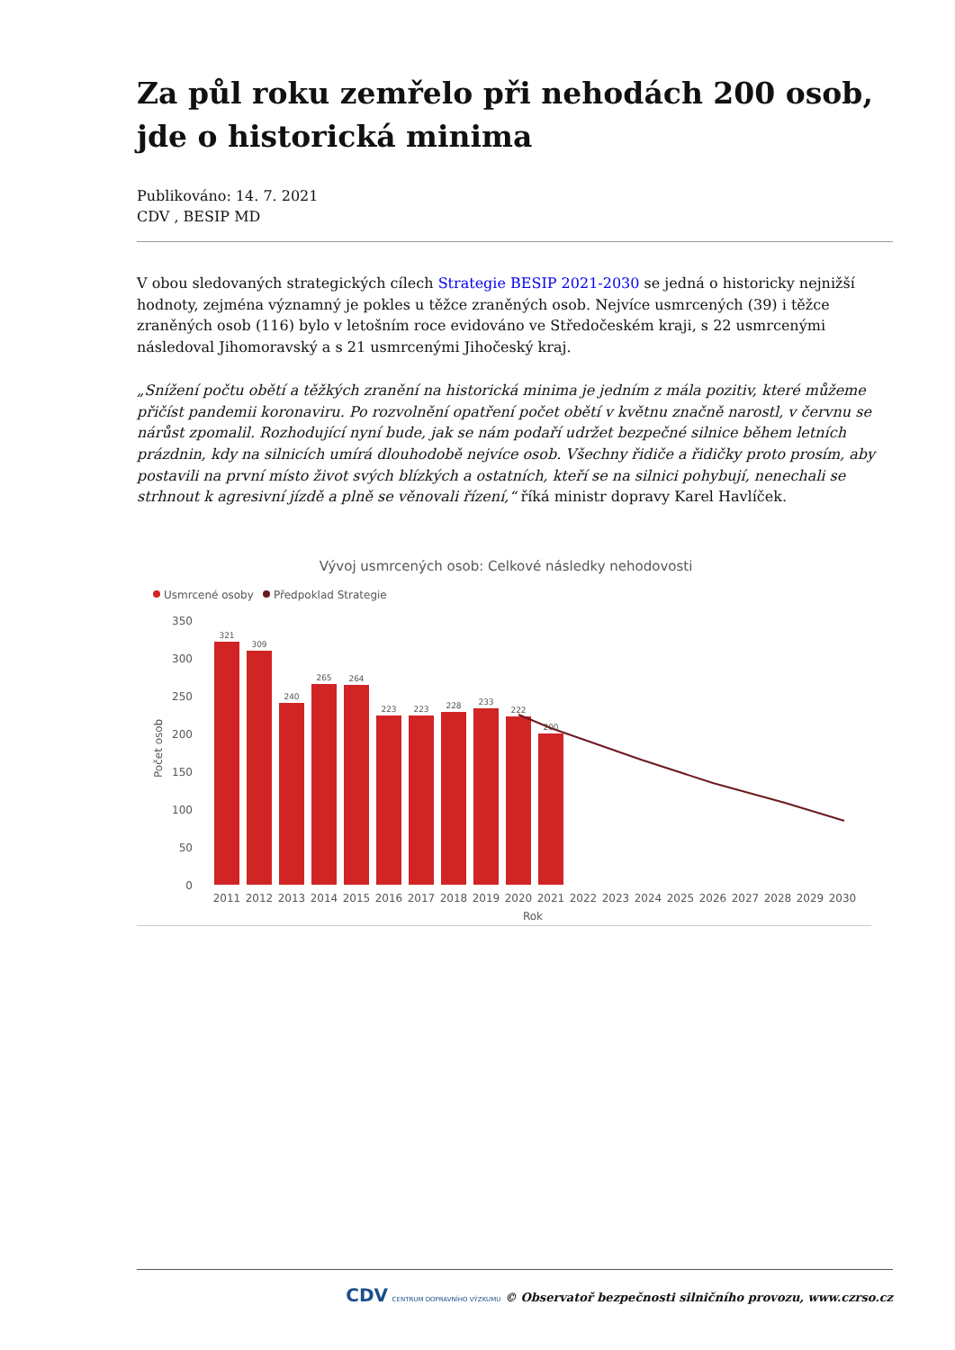Za půl roku zemřelo při nehodách 200 osob, jde o historická minima
Publikováno: 14. 7. 2021
CDV , BESIP MD
V obou sledovaných strategických cílech Strategie BESIP 2021-2030 se jedná o historicky nejnižší hodnoty, zejména významný je pokles u těžce zraněných osob. Nejvíce usmrcených (39) i těžce zraněných osob (116) bylo v letošním roce evidováno ve Středočeském kraji, s 22 usmrcenými následoval Jihomoravský a s 21 usmrcenými Jihočeský kraj.
„Snížení počtu obětí a těžkých zranění na historická minima je jedním z mála pozitiv, které můžeme přičíst pandemii koronaviru. Po rozvolnění opatření počet obětí v květnu značně narostl, v červnu se nárůst zpomalil. Rozhodující nyní bude, jak se nám podaří udržet bezpečné silnice během letních prázdnin, kdy na silnicích umírá dlouhodobě nejvíce osob. Všechny řidiče a řidičky proto prosím, aby postavili na první místo život svých blízkých a ostatních, kteří se na silnici pohybují, nenechali se strhnout k agresivní jízdě a plně se věnovali řízení,“ říká ministr dopravy Karel Havlíček.
Vývoj usmrcených osob: Celkové následky nehodovosti
Usmrcené osoby
Předpoklad Strategie
350
300
250
200
150
100
50
0
Počet osob
321
309
240
265
264
223
223
228
233
222
200
2011
2012
2013
2014
2015
2016
2017
2018
2019
2020
2021
2022
2023
2024
2025
2026
2027
2028
2029
2030
Rok
CDV CENTRUM DOPRAVNÍHO VÝZKUMU © Observatoř bezpečnosti silničního provozu, www.czrso.cz